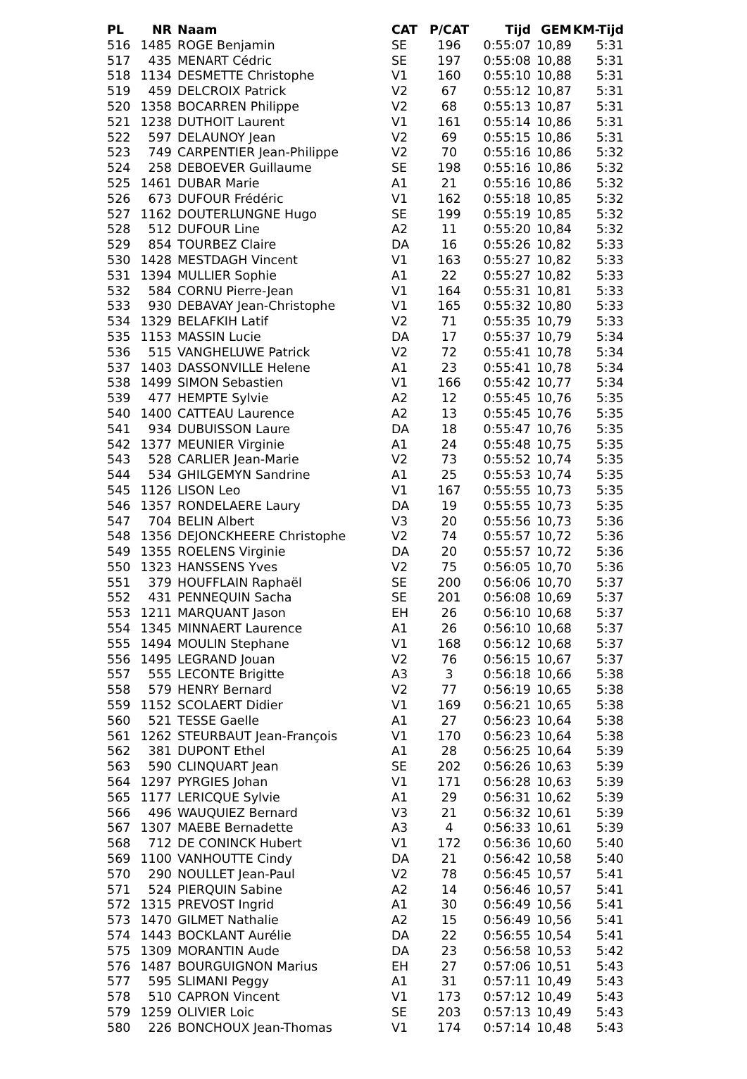| PL | NR | Naam | CAT | P/CAT | Tijd | GEM | KM-Tijd |
| --- | --- | --- | --- | --- | --- | --- | --- |
| 516 | 1485 | ROGE Benjamin | SE | 196 | 0:55:07 | 10,89 | 5:31 |
| 517 | 435 | MENART Cédric | SE | 197 | 0:55:08 | 10,88 | 5:31 |
| 518 | 1134 | DESMETTE Christophe | V1 | 160 | 0:55:10 | 10,88 | 5:31 |
| 519 | 459 | DELCROIX Patrick | V2 | 67 | 0:55:12 | 10,87 | 5:31 |
| 520 | 1358 | BOCARREN Philippe | V2 | 68 | 0:55:13 | 10,87 | 5:31 |
| 521 | 1238 | DUTHOIT Laurent | V1 | 161 | 0:55:14 | 10,86 | 5:31 |
| 522 | 597 | DELAUNOY Jean | V2 | 69 | 0:55:15 | 10,86 | 5:31 |
| 523 | 749 | CARPENTIER Jean-Philippe | V2 | 70 | 0:55:16 | 10,86 | 5:32 |
| 524 | 258 | DEBOEVER Guillaume | SE | 198 | 0:55:16 | 10,86 | 5:32 |
| 525 | 1461 | DUBAR Marie | A1 | 21 | 0:55:16 | 10,86 | 5:32 |
| 526 | 673 | DUFOUR Frédéric | V1 | 162 | 0:55:18 | 10,85 | 5:32 |
| 527 | 1162 | DOUTERLUNGNE Hugo | SE | 199 | 0:55:19 | 10,85 | 5:32 |
| 528 | 512 | DUFOUR Line | A2 | 11 | 0:55:20 | 10,84 | 5:32 |
| 529 | 854 | TOURBEZ Claire | DA | 16 | 0:55:26 | 10,82 | 5:33 |
| 530 | 1428 | MESTDAGH Vincent | V1 | 163 | 0:55:27 | 10,82 | 5:33 |
| 531 | 1394 | MULLIER Sophie | A1 | 22 | 0:55:27 | 10,82 | 5:33 |
| 532 | 584 | CORNU Pierre-Jean | V1 | 164 | 0:55:31 | 10,81 | 5:33 |
| 533 | 930 | DEBAVAY Jean-Christophe | V1 | 165 | 0:55:32 | 10,80 | 5:33 |
| 534 | 1329 | BELAFKIH Latif | V2 | 71 | 0:55:35 | 10,79 | 5:33 |
| 535 | 1153 | MASSIN Lucie | DA | 17 | 0:55:37 | 10,79 | 5:34 |
| 536 | 515 | VANGHELUWE Patrick | V2 | 72 | 0:55:41 | 10,78 | 5:34 |
| 537 | 1403 | DASSONVILLE Helene | A1 | 23 | 0:55:41 | 10,78 | 5:34 |
| 538 | 1499 | SIMON Sebastien | V1 | 166 | 0:55:42 | 10,77 | 5:34 |
| 539 | 477 | HEMPTE Sylvie | A2 | 12 | 0:55:45 | 10,76 | 5:35 |
| 540 | 1400 | CATTEAU Laurence | A2 | 13 | 0:55:45 | 10,76 | 5:35 |
| 541 | 934 | DUBUISSON Laure | DA | 18 | 0:55:47 | 10,76 | 5:35 |
| 542 | 1377 | MEUNIER Virginie | A1 | 24 | 0:55:48 | 10,75 | 5:35 |
| 543 | 528 | CARLIER Jean-Marie | V2 | 73 | 0:55:52 | 10,74 | 5:35 |
| 544 | 534 | GHILGEMYN Sandrine | A1 | 25 | 0:55:53 | 10,74 | 5:35 |
| 545 | 1126 | LISON Leo | V1 | 167 | 0:55:55 | 10,73 | 5:35 |
| 546 | 1357 | RONDELAERE Laury | DA | 19 | 0:55:55 | 10,73 | 5:35 |
| 547 | 704 | BELIN Albert | V3 | 20 | 0:55:56 | 10,73 | 5:36 |
| 548 | 1356 | DEJONCKHEERE Christophe | V2 | 74 | 0:55:57 | 10,72 | 5:36 |
| 549 | 1355 | ROELENS Virginie | DA | 20 | 0:55:57 | 10,72 | 5:36 |
| 550 | 1323 | HANSSENS Yves | V2 | 75 | 0:56:05 | 10,70 | 5:36 |
| 551 | 379 | HOUFFLAIN Raphaël | SE | 200 | 0:56:06 | 10,70 | 5:37 |
| 552 | 431 | PENNEQUIN Sacha | SE | 201 | 0:56:08 | 10,69 | 5:37 |
| 553 | 1211 | MARQUANT Jason | EH | 26 | 0:56:10 | 10,68 | 5:37 |
| 554 | 1345 | MINNAERT Laurence | A1 | 26 | 0:56:10 | 10,68 | 5:37 |
| 555 | 1494 | MOULIN Stephane | V1 | 168 | 0:56:12 | 10,68 | 5:37 |
| 556 | 1495 | LEGRAND Jouan | V2 | 76 | 0:56:15 | 10,67 | 5:37 |
| 557 | 555 | LECONTE Brigitte | A3 | 3 | 0:56:18 | 10,66 | 5:38 |
| 558 | 579 | HENRY Bernard | V2 | 77 | 0:56:19 | 10,65 | 5:38 |
| 559 | 1152 | SCOLAERT Didier | V1 | 169 | 0:56:21 | 10,65 | 5:38 |
| 560 | 521 | TESSE Gaelle | A1 | 27 | 0:56:23 | 10,64 | 5:38 |
| 561 | 1262 | STEURBAUT Jean-François | V1 | 170 | 0:56:23 | 10,64 | 5:38 |
| 562 | 381 | DUPONT Ethel | A1 | 28 | 0:56:25 | 10,64 | 5:39 |
| 563 | 590 | CLINQUART Jean | SE | 202 | 0:56:26 | 10,63 | 5:39 |
| 564 | 1297 | PYRGIES Johan | V1 | 171 | 0:56:28 | 10,63 | 5:39 |
| 565 | 1177 | LERICQUE Sylvie | A1 | 29 | 0:56:31 | 10,62 | 5:39 |
| 566 | 496 | WAUQUIEZ Bernard | V3 | 21 | 0:56:32 | 10,61 | 5:39 |
| 567 | 1307 | MAEBE Bernadette | A3 | 4 | 0:56:33 | 10,61 | 5:39 |
| 568 | 712 | DE CONINCK Hubert | V1 | 172 | 0:56:36 | 10,60 | 5:40 |
| 569 | 1100 | VANHOUTTE Cindy | DA | 21 | 0:56:42 | 10,58 | 5:40 |
| 570 | 290 | NOULLET Jean-Paul | V2 | 78 | 0:56:45 | 10,57 | 5:41 |
| 571 | 524 | PIERQUIN Sabine | A2 | 14 | 0:56:46 | 10,57 | 5:41 |
| 572 | 1315 | PREVOST Ingrid | A1 | 30 | 0:56:49 | 10,56 | 5:41 |
| 573 | 1470 | GILMET Nathalie | A2 | 15 | 0:56:49 | 10,56 | 5:41 |
| 574 | 1443 | BOCKLANT Aurélie | DA | 22 | 0:56:55 | 10,54 | 5:41 |
| 575 | 1309 | MORANTIN Aude | DA | 23 | 0:56:58 | 10,53 | 5:42 |
| 576 | 1487 | BOURGUIGNON Marius | EH | 27 | 0:57:06 | 10,51 | 5:43 |
| 577 | 595 | SLIMANI Peggy | A1 | 31 | 0:57:11 | 10,49 | 5:43 |
| 578 | 510 | CAPRON Vincent | V1 | 173 | 0:57:12 | 10,49 | 5:43 |
| 579 | 1259 | OLIVIER Loic | SE | 203 | 0:57:13 | 10,49 | 5:43 |
| 580 | 226 | BONCHOUX Jean-Thomas | V1 | 174 | 0:57:14 | 10,48 | 5:43 |